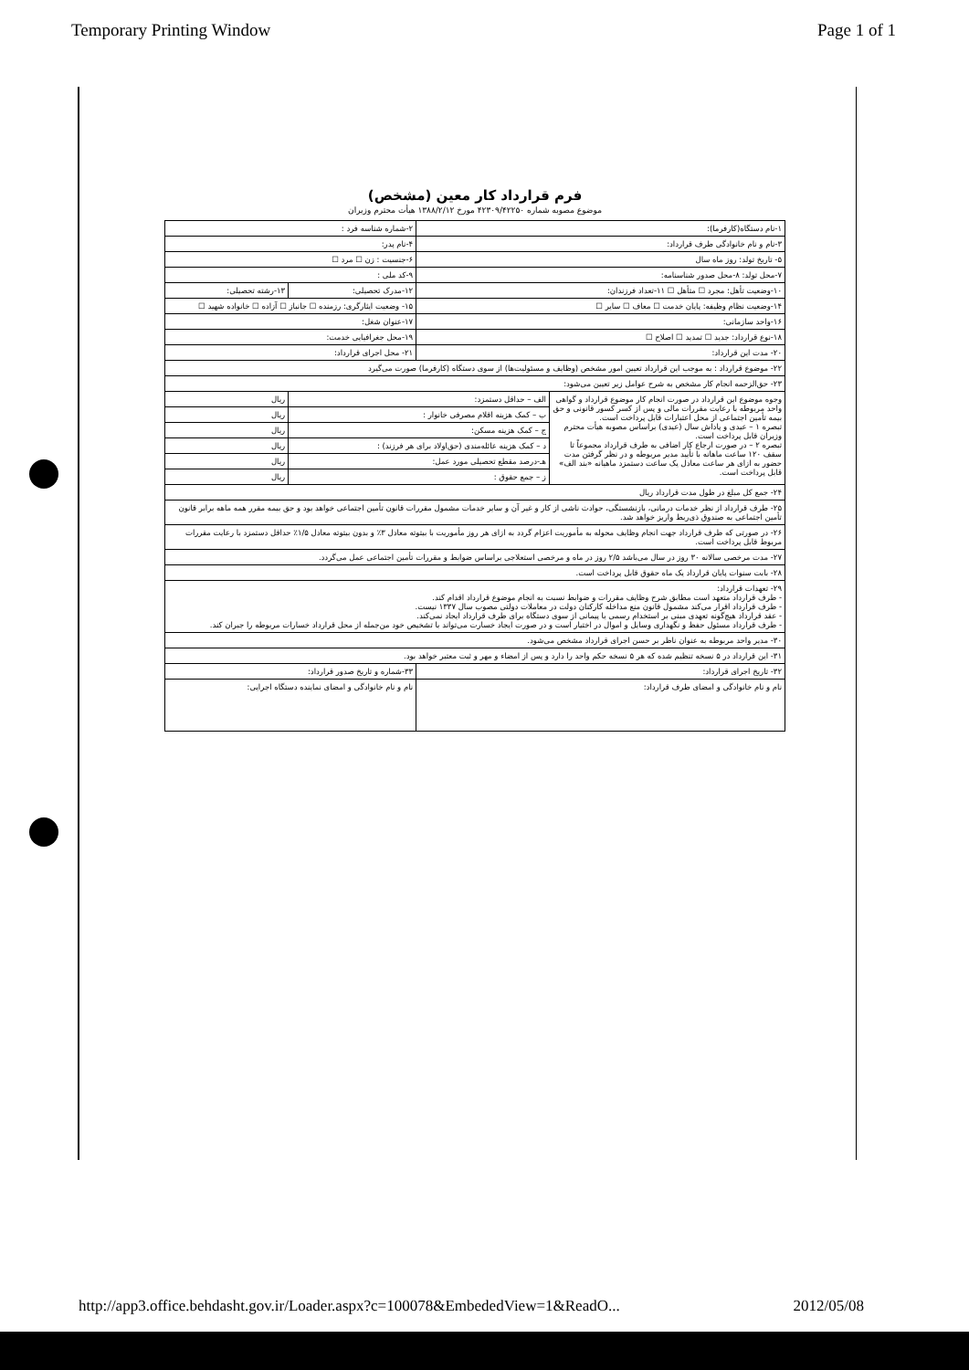Temporary Printing Window Page 1 of 1
فرم قرارداد کار معین (مشخص)
موضوع مصوبه شماره ۴۲۳۰۹/۴۲۲۵۰ مورخ ۱۳۸۸/۲/۱۲ هیأت محترم وزیران
| ۱-نام دستگاه(کارفرما): | | ۲-شماره شناسه فرد : | |
| ۳-نام و نام خانوادگی طرف قرارداد: | | ۴-نام پدر: | |
| ۵- تاریخ تولد: روز ماه سال | | ۶-جنسیت : زن ☐ مرد ☐ | |
| ۷-محل تولد: ۸-محل صدور شناسنامه: | | ۹-کد ملی : | |
| ۱۰-وضعیت تأهل: مجرد ☐ متأهل ☐ ۱۱-تعداد فرزندان: | | ۱۲-مدرک تحصیلی: | ۱۳-رشته تحصیلی: |
| ۱۴-وضعیت نظام وظیفه: پایان خدمت ☐ معاف ☐ سایر ☐ | | ۱۵- وضعیت ایثارگری: رزمنده ☐ جانباز ☐ آزاده ☐ خانواده شهید ☐ | |
| ۱۶-واحد سازمانی: | | ۱۷-عنوان شغل: | |
| ۱۸-نوع قرارداد: جدید ☐ تمدید ☐ اصلاح ☐ | | ۱۹-محل جغرافیایی خدمت: | |
| ۲۰- مدت این قرارداد: | | ۲۱- محل اجرای قرارداد: | |
| ۲۲- موضوع قرارداد : به موجب این قرارداد تعیین امور مشخص (وظایف و مسئولیت‌ها) از سوی دستگاه (کارفرما) صورت می‌گیرد | | | |
| ۲۳- حق‌الزحمه انجام کار مشخص به شرح عوامل زیر تعیین می‌شود: | | | |
| وجوه موضوع این قرارداد در صورت انجام کار موضوع قرارداد و گواهی واحد مربوطه با رعایت مقررات مالی و پس از کسر کسور قانونی و حق بیمه تأمین اجتماعی از محل اعتبارات قابل پرداخت است. تبصره ۱ – عیدی و پاداش سال (عیدی) براساس مصوبه هیأت محترم وزیران قابل پرداخت است. تبصره ۲ – در صورت ارجاع کار اضافی به طرف قرارداد مجموعاً تا سقف ۱۲۰ ساعت ماهانه با تأیید مدیر مربوطه و در نظر گرفتن مدت حضور به ازای هر ساعت معادل یک ساعت دستمزد ماهیانه «بند الف» قابل پرداخت است. | الف – حداقل دستمزد: | | ریال |
| | ب – کمک هزینه اقلام مصرفی خانوار : | | ریال |
| | ج – کمک هزینه مسکن: | | ریال |
| | د – کمک هزینه عائله‌مندی (حق‌اولاد برای هر فرزند) : | | ریال |
| | هـ-درصد مقطع تحصیلی مورد عمل: | | ریال |
| | ز – جمع حقوق : | | ریال |
| ۲۴- جمع کل مبلغ در طول مدت قرارداد ریال | | | |
| ۲۵- طرف قرارداد از نظر خدمات درمانی، بازنشستگی، حوادث ناشی از کار و غیر آن و سایر خدمات مشمول مقررات قانون تأمین اجتماعی خواهد بود و حق بیمه مقرر همه ماهه برابر قانون تأمین اجتماعی به صندوق ذی‌ربط واریز خواهد شد. | | | |
| ۲۶- در صورتی که طرف قرارداد جهت انجام وظایف محوله به مأموریت اعزام گردد به ازای هر روز مأموریت با بیتوته معادل ۳٪ و بدون بیتوته معادل ۱/۵٪ حداقل دستمزد با رعایت مقررات مربوط قابل پرداخت است. | | | |
| ۲۷- مدت مرخصی سالانه ۳۰ روز در سال می‌باشد ۲/۵ روز در ماه و مرخصی استعلاجی براساس ضوابط و مقررات تأمین اجتماعی عمل می‌گردد. | | | |
| ۲۸- بابت سنوات پایان قرارداد یک ماه حقوق قابل پرداخت است. | | | |
| ۲۹- تعهدات قرارداد: - طرف قرارداد متعهد است مطابق شرح وظایف مقررات و ضوابط نسبت به انجام موضوع قرارداد اقدام کند. - طرف قرارداد اقرار می‌کند مشمول قانون منع مداخله کارکنان دولت در معاملات دولتی مصوب سال ۱۳۳۷ نیست. - عقد قرارداد هیچ‌گونه تعهدی مبنی بر استخدام رسمی یا پیمانی از سوی دستگاه برای طرف قرارداد ایجاد نمی‌کند. - طرف قرارداد مسئول حفظ و نگهداری وسایل و اموال در اختیار است و در صورت ایجاد خسارت می‌تواند با تشخیص خود من‌جمله از محل قرارداد خسارات مربوطه را جبران کند. | | | |
| ۳۰- مدیر واحد مربوطه به عنوان ناظر بر حسن اجرای قرارداد مشخص می‌شود. | | | |
| ۳۱- این قرارداد در ۵ نسخه تنظیم شده که هر ۵ نسخه حکم واحد را دارد و پس از امضاء و مهر و ثبت معتبر خواهد بود. | | | |
| ۳۲- تاریخ اجرای قرارداد: | | ۳۳-شماره و تاریخ صدور قرارداد: | |
| نام و نام خانوادگی و امضای طرف قرارداد: | | نام و نام خانوادگی و امضای نماینده دستگاه اجرایی: | |
http://app3.office.behdasht.gov.ir/Loader.aspx?c=100078&EmbededView=1&ReadO... 2012/05/08